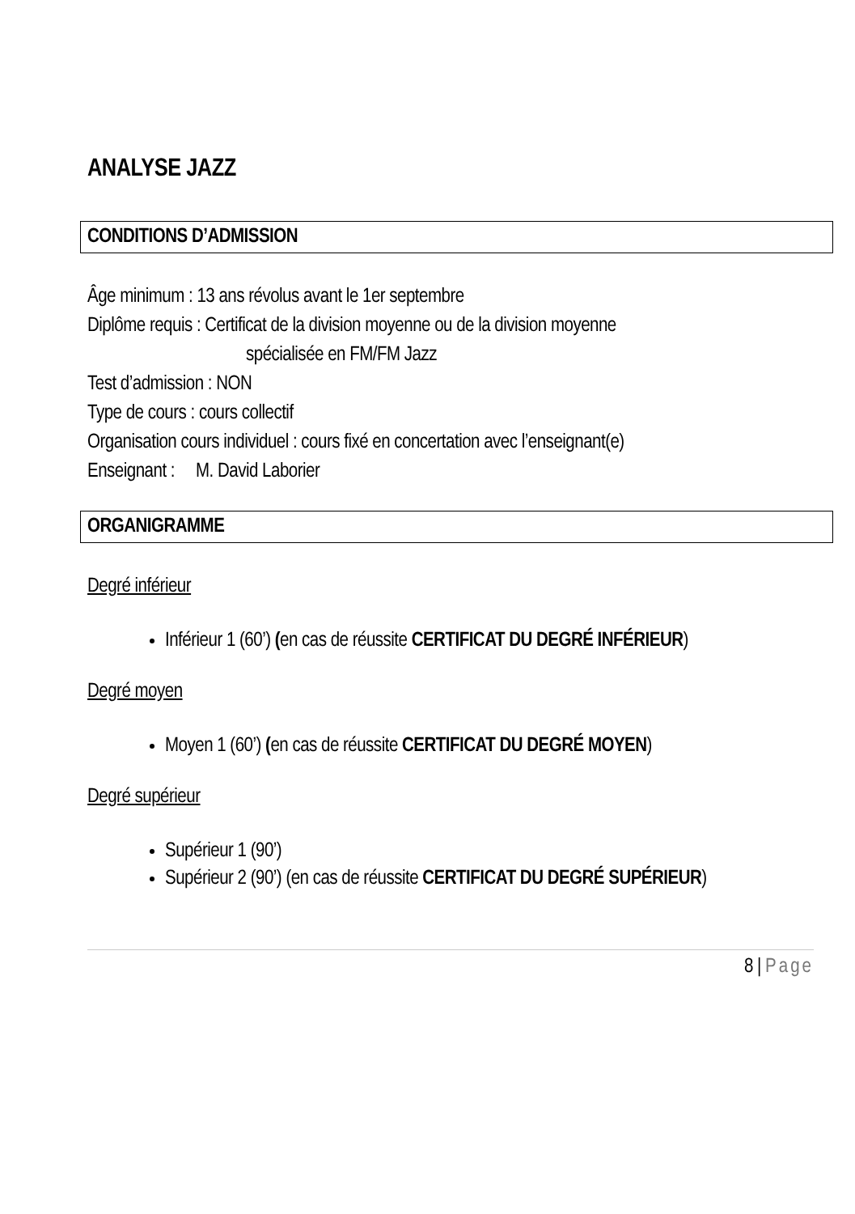ANALYSE JAZZ
CONDITIONS D’ADMISSION
Âge minimum : 13 ans révolus avant le 1er septembre
Diplôme requis : Certificat de la division moyenne ou de la division moyenne
spécialisée en FM/FM Jazz
Test d’admission : NON
Type de cours : cours collectif
Organisation cours individuel : cours fixé en concertation avec l’enseignant(e)
Enseignant : M. David Laborier
ORGANIGRAMME
Degré inférieur
Inférieur 1 (60’) (en cas de réussite CERTIFICAT DU DEGRÉ INFÉRIEUR)
Degré moyen
Moyen 1 (60’) (en cas de réussite CERTIFICAT DU DEGRÉ MOYEN)
Degré supérieur
Supérieur 1 (90’)
Supérieur 2 (90’) (en cas de réussite CERTIFICAT DU DEGRÉ SUPÉRIEUR)
8 | Page